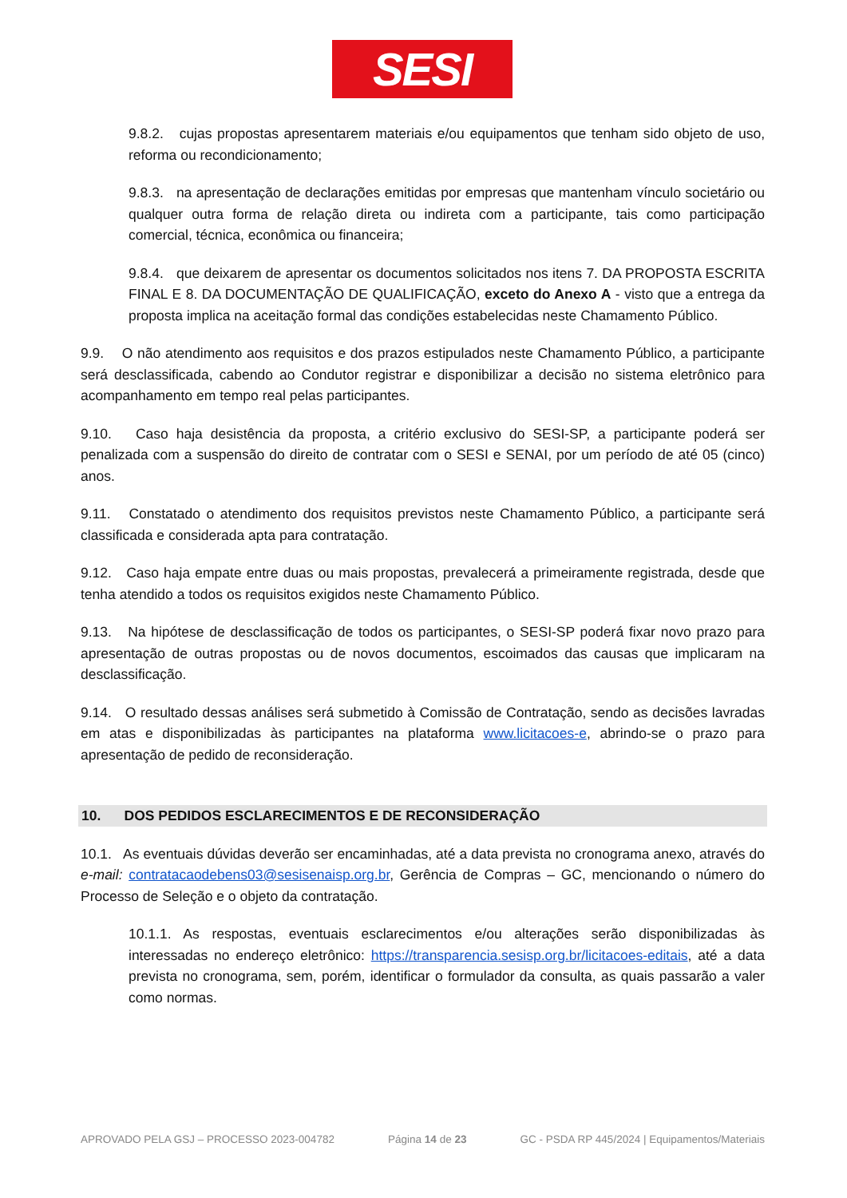SESI
9.8.2. cujas propostas apresentarem materiais e/ou equipamentos que tenham sido objeto de uso, reforma ou recondicionamento;
9.8.3. na apresentação de declarações emitidas por empresas que mantenham vínculo societário ou qualquer outra forma de relação direta ou indireta com a participante, tais como participação comercial, técnica, econômica ou financeira;
9.8.4. que deixarem de apresentar os documentos solicitados nos itens 7. DA PROPOSTA ESCRITA FINAL E 8. DA DOCUMENTAÇÃO DE QUALIFICAÇÃO, exceto do Anexo A - visto que a entrega da proposta implica na aceitação formal das condições estabelecidas neste Chamamento Público.
9.9. O não atendimento aos requisitos e dos prazos estipulados neste Chamamento Público, a participante será desclassificada, cabendo ao Condutor registrar e disponibilizar a decisão no sistema eletrônico para acompanhamento em tempo real pelas participantes.
9.10. Caso haja desistência da proposta, a critério exclusivo do SESI-SP, a participante poderá ser penalizada com a suspensão do direito de contratar com o SESI e SENAI, por um período de até 05 (cinco) anos.
9.11. Constatado o atendimento dos requisitos previstos neste Chamamento Público, a participante será classificada e considerada apta para contratação.
9.12. Caso haja empate entre duas ou mais propostas, prevalecerá a primeiramente registrada, desde que tenha atendido a todos os requisitos exigidos neste Chamamento Público.
9.13. Na hipótese de desclassificação de todos os participantes, o SESI-SP poderá fixar novo prazo para apresentação de outras propostas ou de novos documentos, escoimados das causas que implicaram na desclassificação.
9.14. O resultado dessas análises será submetido à Comissão de Contratação, sendo as decisões lavradas em atas e disponibilizadas às participantes na plataforma www.licitacoes-e, abrindo-se o prazo para apresentação de pedido de reconsideração.
10. DOS PEDIDOS ESCLARECIMENTOS E DE RECONSIDERAÇÃO
10.1. As eventuais dúvidas deverão ser encaminhadas, até a data prevista no cronograma anexo, através do e-mail: contratacaodebens03@sesisenaisp.org.br, Gerência de Compras – GC, mencionando o número do Processo de Seleção e o objeto da contratação.
10.1.1. As respostas, eventuais esclarecimentos e/ou alterações serão disponibilizadas às interessadas no endereço eletrônico: https://transparencia.sesisp.org.br/licitacoes-editais, até a data prevista no cronograma, sem, porém, identificar o formulador da consulta, as quais passarão a valer como normas.
APROVADO PELA GSJ – PROCESSO 2023-004782 Página 14 de 23 GC - PSDA RP 445/2024 | Equipamentos/Materiais